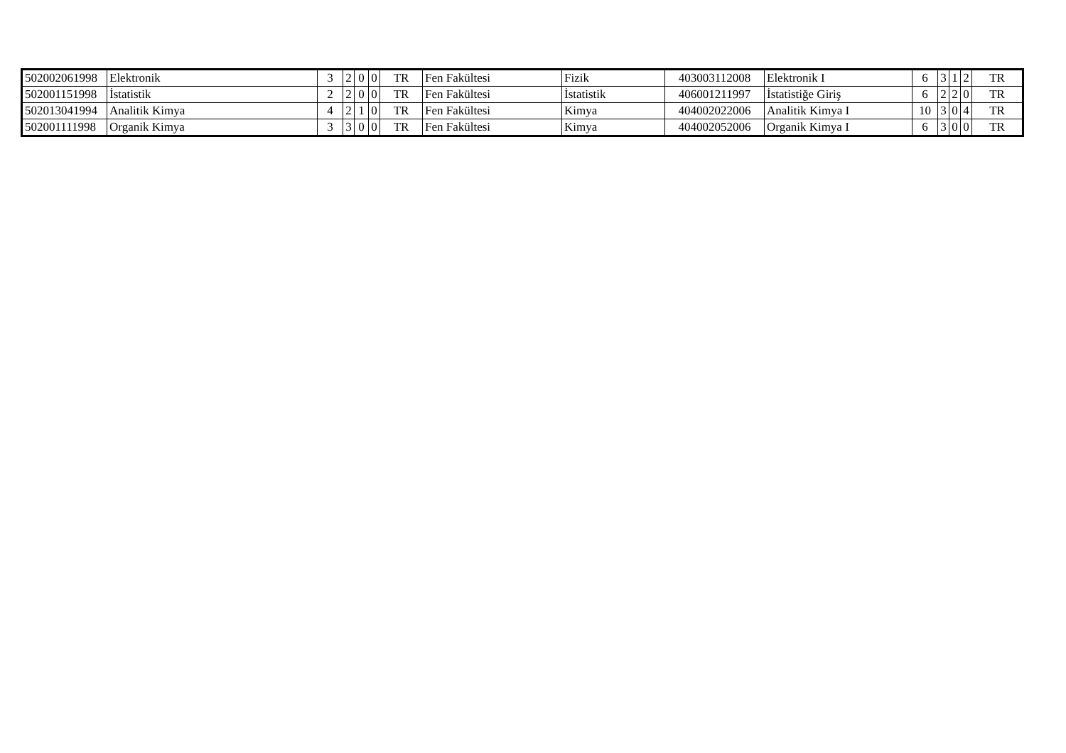| 502002061998 | Elektronik | 3 | 2 | 0 | 0 | TR | Fen Fakültesi | Fizik | 403003112008 | Elektronik I | 6 | 3 | 1 | 2 | TR |
| 502001151998 | İstatistik | 2 | 2 | 0 | 0 | TR | Fen Fakültesi | İstatistik | 406001211997 | İstatistiğe Giriş | 6 | 2 | 2 | 0 | TR |
| 502013041994 | Analitik Kimya | 4 | 2 | 1 | 0 | TR | Fen Fakültesi | Kimya | 404002022006 | Analitik Kimya I | 10 | 3 | 0 | 4 | TR |
| 502001111998 | Organik Kimya | 3 | 3 | 0 | 0 | TR | Fen Fakültesi | Kimya | 404002052006 | Organik Kimya I | 6 | 3 | 0 | 0 | TR |